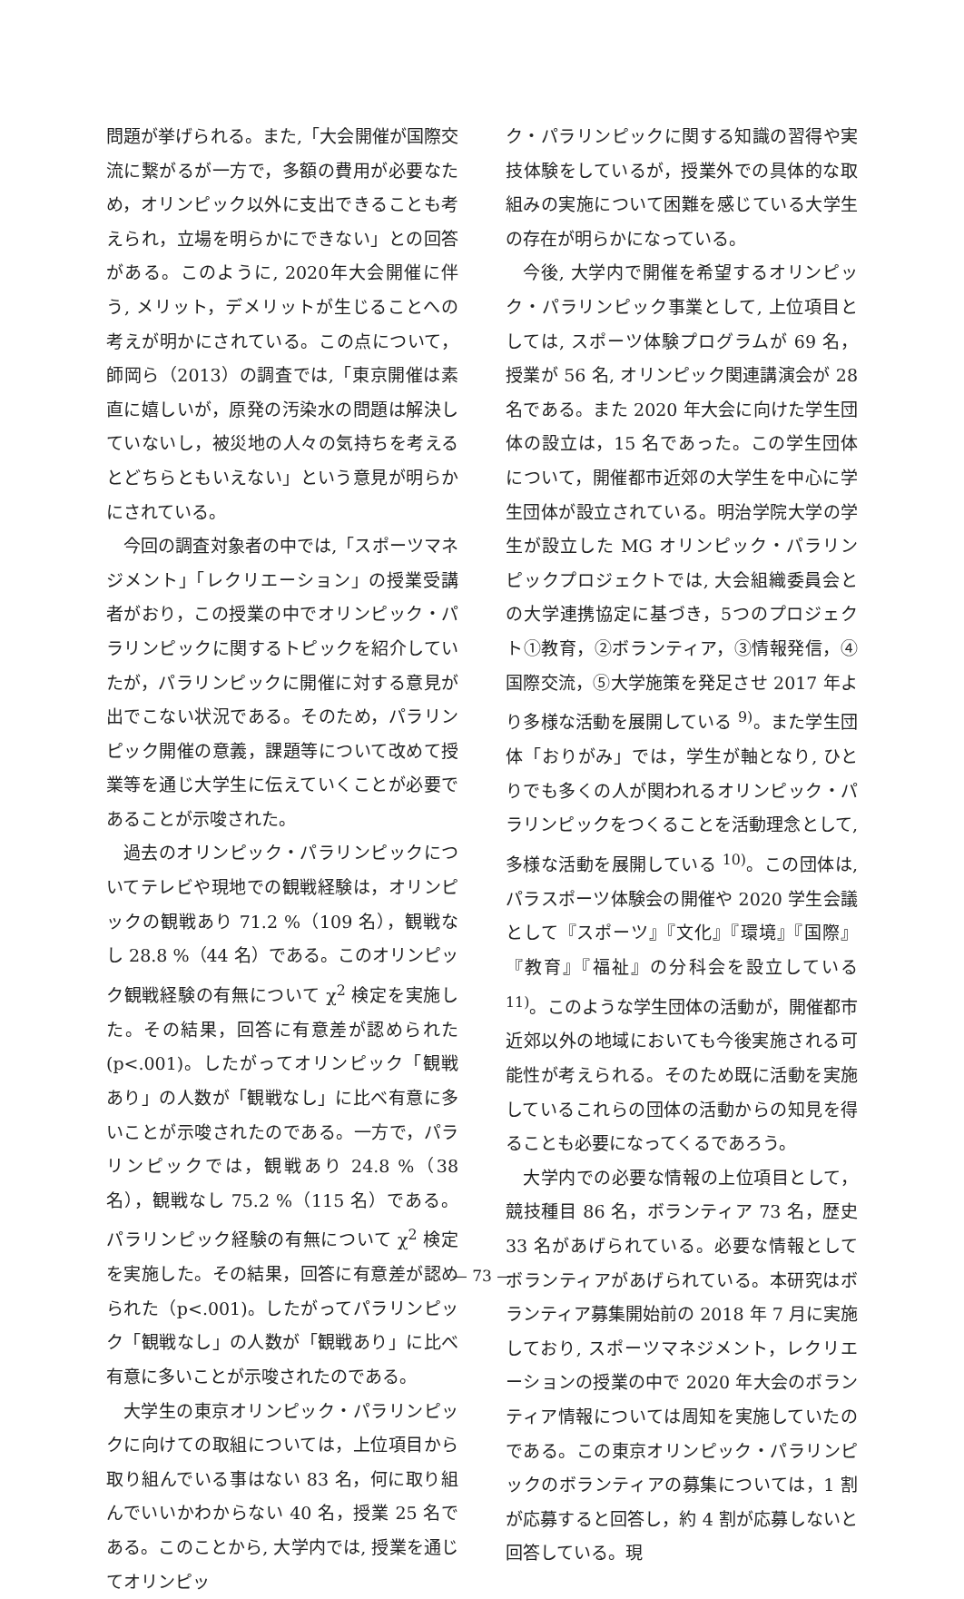問題が挙げられる。また,「大会開催が国際交流に繋がるが一方で，多額の費用が必要なため，オリンピック以外に支出できることも考えられ，立場を明らかにできない」との回答がある。このように, 2020年大会開催に伴う, メリット，デメリットが生じることへの考えが明かにされている。この点について，師岡ら（2013）の調査では,「東京開催は素直に嬉しいが，原発の汚染水の問題は解決していないし，被災地の人々の気持ちを考えるとどちらともいえない」という意見が明らかにされている。
今回の調査対象者の中では,「スポーツマネジメント」「レクリエーション」の授業受講者がおり，この授業の中でオリンピック・パラリンピックに関するトピックを紹介していたが，パラリンピックに開催に対する意見が出でこない状況である。そのため，パラリンピック開催の意義，課題等について改めて授業等を通じ大学生に伝えていくことが必要であることが示唆された。
過去のオリンピック・パラリンピックについてテレビや現地での観戦経験は，オリンピックの観戦あり 71.2 %（109 名），観戦なし 28.8 %（44 名）である。このオリンピック観戦経験の有無について χ<sup>2</sup> 検定を実施した。その結果，回答に有意差が認められた (p<.001)。したがってオリンピック「観戦あり」の人数が「観戦なし」に比べ有意に多いことが示唆されたのである。一方で，パラリンピックでは，観戦あり 24.8 %（38 名），観戦なし 75.2 %（115 名）である。パラリンピック経験の有無について χ<sup>2</sup> 検定を実施した。その結果，回答に有意差が認められた（p<.001)。したがってパラリンピック「観戦なし」の人数が「観戦あり」に比べ有意に多いことが示唆されたのである。
大学生の東京オリンピック・パラリンピックに向けての取組については，上位項目から取り組んでいる事はない 83 名，何に取り組んでいいかわからない 40 名，授業 25 名である。このことから, 大学内では, 授業を通じてオリンピッ
ク・パラリンピックに関する知識の習得や実技体験をしているが，授業外での具体的な取組みの実施について困難を感じている大学生の存在が明らかになっている。
今後, 大学内で開催を希望するオリンピック・パラリンピック事業として, 上位項目としては, スポーツ体験プログラムが 69 名，授業が 56 名, オリンピック関連講演会が 28 名である。また 2020 年大会に向けた学生団体の設立は，15 名であった。この学生団体について，開催都市近郊の大学生を中心に学生団体が設立されている。明治学院大学の学生が設立した MG オリンピック・パラリンピックプロジェクトでは, 大会組織委員会との大学連携協定に基づき，5つのプロジェクト①教育，②ボランティア，③情報発信，④国際交流，⑤大学施策を発足させ 2017 年より多様な活動を展開している <sup>9)</sup>。また学生団体「おりがみ」では，学生が軸となり, ひとりでも多くの人が関われるオリンピック・パラリンピックをつくることを活動理念として, 多様な活動を展開している <sup>10)</sup>。この団体は, パラスポーツ体験会の開催や 2020 学生会議として『スポーツ』『文化』『環境』『国際』『教育』『福祉』の分科会を設立している <sup>11)</sup>。このような学生団体の活動が，開催都市近郊以外の地域においても今後実施される可能性が考えられる。そのため既に活動を実施しているこれらの団体の活動からの知見を得ることも必要になってくるであろう。
大学内での必要な情報の上位項目として，競技種目 86 名，ボランティア 73 名，歴史 33 名があげられている。必要な情報としてボランティアがあげられている。本研究はボランティア募集開始前の 2018 年 7 月に実施しており, スポーツマネジメント，レクリエーションの授業の中で 2020 年大会のボランティア情報については周知を実施していたのである。この東京オリンピック・パラリンピックのボランティアの募集については，1 割が応募すると回答し，約 4 割が応募しないと回答している。現
— 73 —